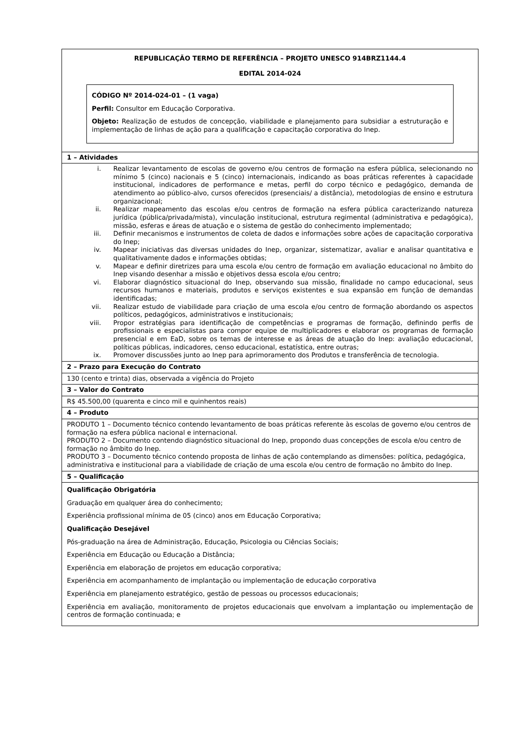| REPUBLICAÇÃO TERMO DE REFERÊNCIA – PROJETO UNESCO 914BRZ1144.4 EDITAL 2014-024 CÓDIGO Nº 2014-024-01 – (1 vaga) Perfil: Consultor em Educação Corporativa. Objeto: Realização de estudos de concepção, viabilidade e planejamento para subsidiar a estruturação e implementação de linhas de ação para a qualificação e capacitação corporativa do Inep. |
| 1 – Atividades |
| i. Realizar levantamento de escolas de governo e/ou centros de formação na esfera pública, selecionando no mínimo 5 (cinco) nacionais e 5 (cinco) internacionais, indicando as boas práticas referentes à capacidade institucional, indicadores de performance e metas, perfil do corpo técnico e pedagógico, demanda de atendimento ao público-alvo, cursos oferecidos (presenciais/ a distância), metodologias de ensino e estrutura organizacional; ii. Realizar mapeamento das escolas e/ou centros de formação na esfera pública caracterizando natureza jurídica (pública/privada/mista), vinculação institucional, estrutura regimental (administrativa e pedagógica), missão, esferas e áreas de atuação e o sistema de gestão do conhecimento implementado; iii. Definir mecanismos e instrumentos de coleta de dados e informações sobre ações de capacitação corporativa do Inep; iv. Mapear iniciativas das diversas unidades do Inep, organizar, sistematizar, avaliar e analisar quantitativa e qualitativamente dados e informações obtidas; v. Mapear e definir diretrizes para uma escola e/ou centro de formação em avaliação educacional no âmbito do Inep visando desenhar a missão e objetivos dessa escola e/ou centro; vi. Elaborar diagnóstico situacional do Inep, observando sua missão, finalidade no campo educacional, seus recursos humanos e materiais, produtos e serviços existentes e sua expansão em função de demandas identificadas; vii. Realizar estudo de viabilidade para criação de uma escola e/ou centro de formação abordando os aspectos políticos, pedagógicos, administrativos e institucionais; viii. Propor estratégias para identificação de competências e programas de formação, definindo perfis de profissionais e especialistas para compor equipe de multiplicadores e elaborar os programas de formação presencial e em EaD, sobre os temas de interesse e as áreas de atuação do Inep: avaliação educacional, políticas públicas, indicadores, censo educacional, estatística, entre outras; ix. Promover discussões junto ao Inep para aprimoramento dos Produtos e transferência de tecnologia. |
| 2 – Prazo para Execução do Contrato |
| 130 (cento e trinta) dias, observada a vigência do Projeto |
| 3 – Valor do Contrato |
| R$ 45.500,00 (quarenta e cinco mil e quinhentos reais) |
| 4 – Produto |
| PRODUTO 1 – Documento técnico contendo levantamento de boas práticas referente às escolas de governo e/ou centros de formação na esfera pública nacional e internacional. PRODUTO 2 – Documento contendo diagnóstico situacional do Inep, propondo duas concepções de escola e/ou centro de formação no âmbito do Inep. PRODUTO 3 – Documento técnico contendo proposta de linhas de ação contemplando as dimensões: política, pedagógica, administrativa e institucional para a viabilidade de criação de uma escola e/ou centro de formação no âmbito do Inep. |
| 5 – Qualificação |
| Qualificação Obrigatória Graduação em qualquer área do conhecimento; Experiência profissional mínima de 05 (cinco) anos em Educação Corporativa; Qualificação Desejável Pós-graduação na área de Administração, Educação, Psicologia ou Ciências Sociais; Experiência em Educação ou Educação a Distância; Experiência em elaboração de projetos em educação corporativa; Experiência em acompanhamento de implantação ou implementação de educação corporativa Experiência em planejamento estratégico, gestão de pessoas ou processos educacionais; Experiência em avaliação, monitoramento de projetos educacionais que envolvam a implantação ou implementação de centros de formação continuada; e |